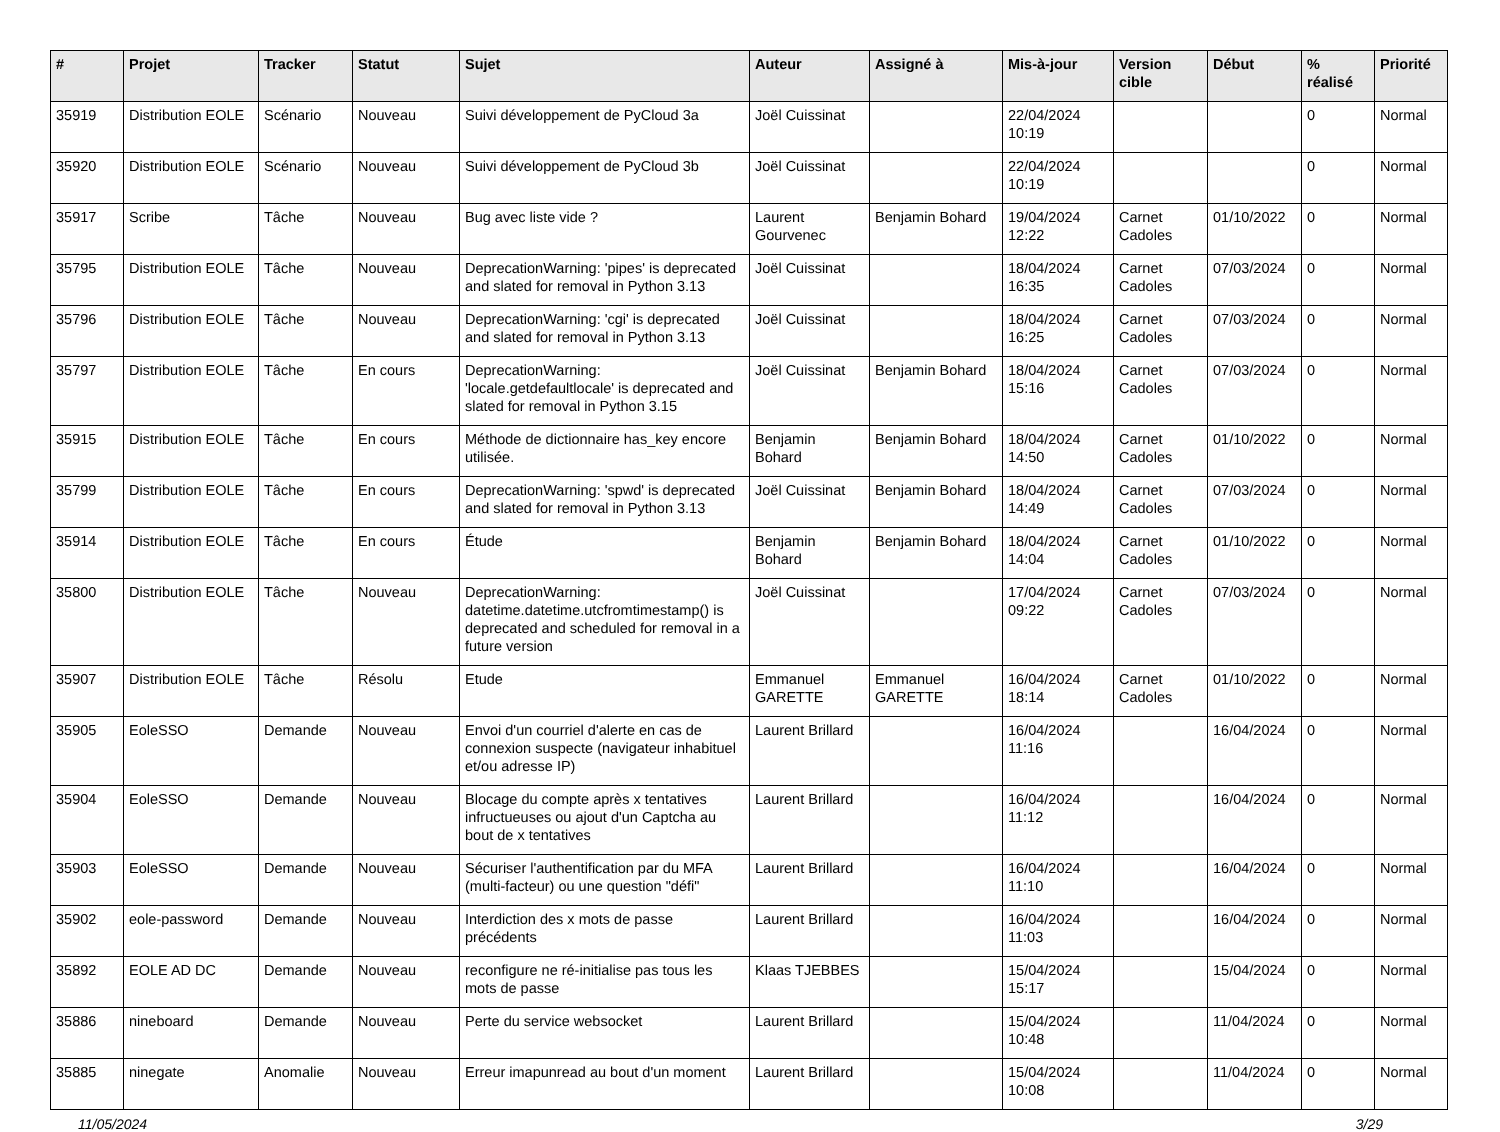| # | Projet | Tracker | Statut | Sujet | Auteur | Assigné à | Mis-à-jour | Version cible | Début | % réalisé | Priorité |
| --- | --- | --- | --- | --- | --- | --- | --- | --- | --- | --- | --- |
| 35919 | Distribution EOLE | Scénario | Nouveau | Suivi développement de PyCloud 3a | Joël Cuissinat | | 22/04/2024 10:19 | | | 0 | Normal |
| 35920 | Distribution EOLE | Scénario | Nouveau | Suivi développement de PyCloud 3b | Joël Cuissinat | | 22/04/2024 10:19 | | | 0 | Normal |
| 35917 | Scribe | Tâche | Nouveau | Bug avec liste vide ? | Laurent Gourvenec | Benjamin Bohard | 19/04/2024 12:22 | Carnet Cadoles | 01/10/2022 | 0 | Normal |
| 35795 | Distribution EOLE | Tâche | Nouveau | DeprecationWarning: 'pipes' is deprecated and slated for removal in Python 3.13 | Joël Cuissinat | | 18/04/2024 16:35 | Carnet Cadoles | 07/03/2024 | 0 | Normal |
| 35796 | Distribution EOLE | Tâche | Nouveau | DeprecationWarning: 'cgi' is deprecated and slated for removal in Python 3.13 | Joël Cuissinat | | 18/04/2024 16:25 | Carnet Cadoles | 07/03/2024 | 0 | Normal |
| 35797 | Distribution EOLE | Tâche | En cours | DeprecationWarning: 'locale.getdefaultlocale' is deprecated and slated for removal in Python 3.15 | Joël Cuissinat | Benjamin Bohard | 18/04/2024 15:16 | Carnet Cadoles | 07/03/2024 | 0 | Normal |
| 35915 | Distribution EOLE | Tâche | En cours | Méthode de dictionnaire has_key encore utilisée. | Benjamin Bohard | Benjamin Bohard | 18/04/2024 14:50 | Carnet Cadoles | 01/10/2022 | 0 | Normal |
| 35799 | Distribution EOLE | Tâche | En cours | DeprecationWarning: 'spwd' is deprecated and slated for removal in Python 3.13 | Joël Cuissinat | Benjamin Bohard | 18/04/2024 14:49 | Carnet Cadoles | 07/03/2024 | 0 | Normal |
| 35914 | Distribution EOLE | Tâche | En cours | Étude | Benjamin Bohard | Benjamin Bohard | 18/04/2024 14:04 | Carnet Cadoles | 01/10/2022 | 0 | Normal |
| 35800 | Distribution EOLE | Tâche | Nouveau | DeprecationWarning: datetime.datetime.utcfromtimestamp() is deprecated and scheduled for removal in a future version | Joël Cuissinat | | 17/04/2024 09:22 | Carnet Cadoles | 07/03/2024 | 0 | Normal |
| 35907 | Distribution EOLE | Tâche | Résolu | Etude | Emmanuel GARETTE | Emmanuel GARETTE | 16/04/2024 18:14 | Carnet Cadoles | 01/10/2022 | 0 | Normal |
| 35905 | EoleSSO | Demande | Nouveau | Envoi d'un courriel d'alerte en cas de connexion suspecte (navigateur inhabituel et/ou adresse IP) | Laurent Brillard | | 16/04/2024 11:16 | | 16/04/2024 | 0 | Normal |
| 35904 | EoleSSO | Demande | Nouveau | Blocage du compte après x tentatives infructueuses ou ajout d'un Captcha au bout de x tentatives | Laurent Brillard | | 16/04/2024 11:12 | | 16/04/2024 | 0 | Normal |
| 35903 | EoleSSO | Demande | Nouveau | Sécuriser l'authentification par du MFA (multi-facteur) ou une question "défi" | Laurent Brillard | | 16/04/2024 11:10 | | 16/04/2024 | 0 | Normal |
| 35902 | eole-password | Demande | Nouveau | Interdiction des x mots de passe précédents | Laurent Brillard | | 16/04/2024 11:03 | | 16/04/2024 | 0 | Normal |
| 35892 | EOLE AD DC | Demande | Nouveau | reconfigure ne ré-initialise pas tous les mots de passe | Klaas TJEBBES | | 15/04/2024 15:17 | | 15/04/2024 | 0 | Normal |
| 35886 | nineboard | Demande | Nouveau | Perte du service websocket | Laurent Brillard | | 15/04/2024 10:48 | | 11/04/2024 | 0 | Normal |
| 35885 | ninegate | Anomalie | Nouveau | Erreur imapunread au bout d'un moment | Laurent Brillard | | 15/04/2024 10:08 | | 11/04/2024 | 0 | Normal |
11/05/2024 3/29